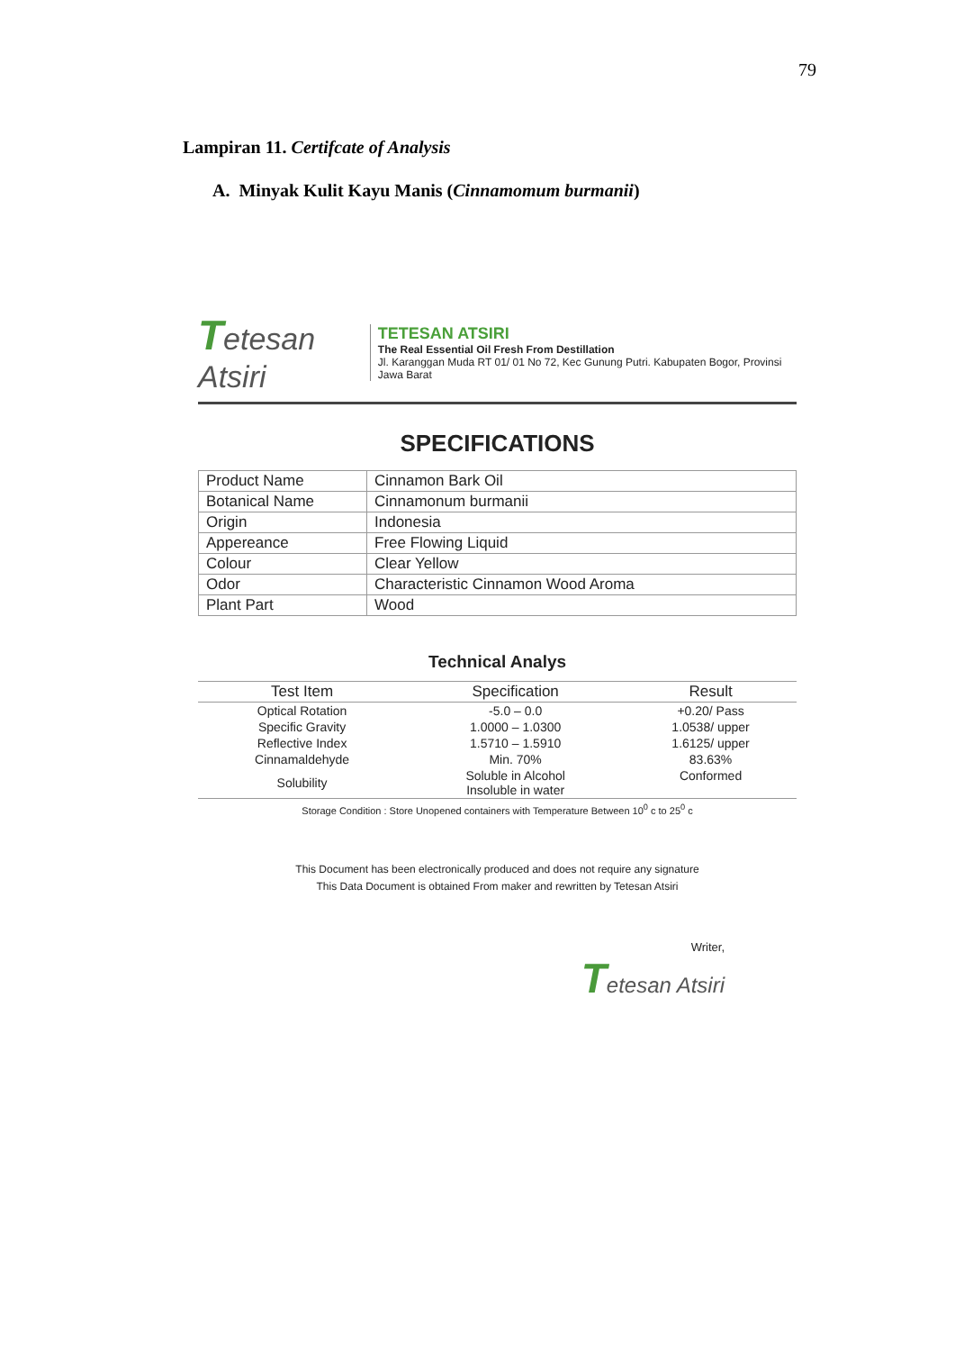79
Lampiran 11. Certifcate of Analysis
A. Minyak Kulit Kayu Manis (Cinnamomum burmanii)
Tetesan Atsiri
TETESAN ATSIRI
The Real Essential Oil Fresh From Destillation
Jl. Karanggan Muda RT 01/ 01 No 72, Kec Gunung Putri. Kabupaten Bogor, Provinsi Jawa Barat
SPECIFICATIONS
| Product Name | Cinnamon Bark Oil |
| Botanical Name | Cinnamonum burmanii |
| Origin | Indonesia |
| Appereance | Free Flowing Liquid |
| Colour | Clear Yellow |
| Odor | Characteristic Cinnamon Wood Aroma |
| Plant Part | Wood |
Technical Analys
| Test Item | Specification | Result |
| --- | --- | --- |
| Optical Rotation | -5.0 – 0.0 | +0.20/ Pass |
| Specific Gravity | 1.0000 – 1.0300 | 1.0538/ upper |
| Reflective Index | 1.5710 – 1.5910 | 1.6125/ upper |
| Cinnamaldehyde | Min. 70% | 83.63% |
| Solubility | Soluble in Alcohol Insoluble in water | Conformed |
Storage Condition : Store Unopened containers with Temperature Between 10<sup>0</sup> c to 25<sup>0</sup> c
This Document has been electronically produced and does not require any signature
This Data Document is obtained From maker and rewritten by Tetesan Atsiri
Writer,
Tetesan Atsiri